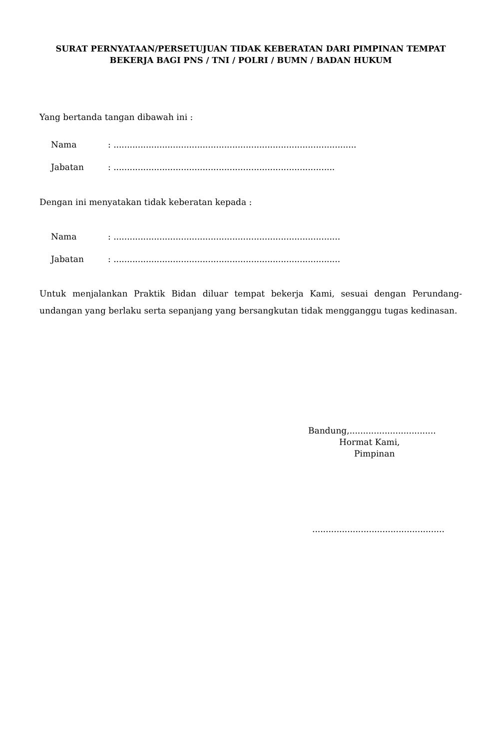SURAT PERNYATAAN/PERSETUJUAN TIDAK KEBERATAN DARI PIMPINAN TEMPAT
BEKERJA BAGI PNS / TNI / POLRI / BUMN / BADAN HUKUM
Yang bertanda tangan dibawah ini :
| Nama | : .......................................................................................... |
| Jabatan | : .................................................................................. |
Dengan ini menyatakan tidak keberatan kepada :
| Nama | : .................................................................................... |
| Jabatan | : .................................................................................... |
Untuk menjalankan Praktik Bidan diluar tempat bekerja Kami, sesuai dengan Perundang-undangan yang berlaku serta sepanjang yang bersangkutan tidak mengganggu tugas kedinasan.
Bandung,................................
Hormat Kami,
Pimpinan
.................................................